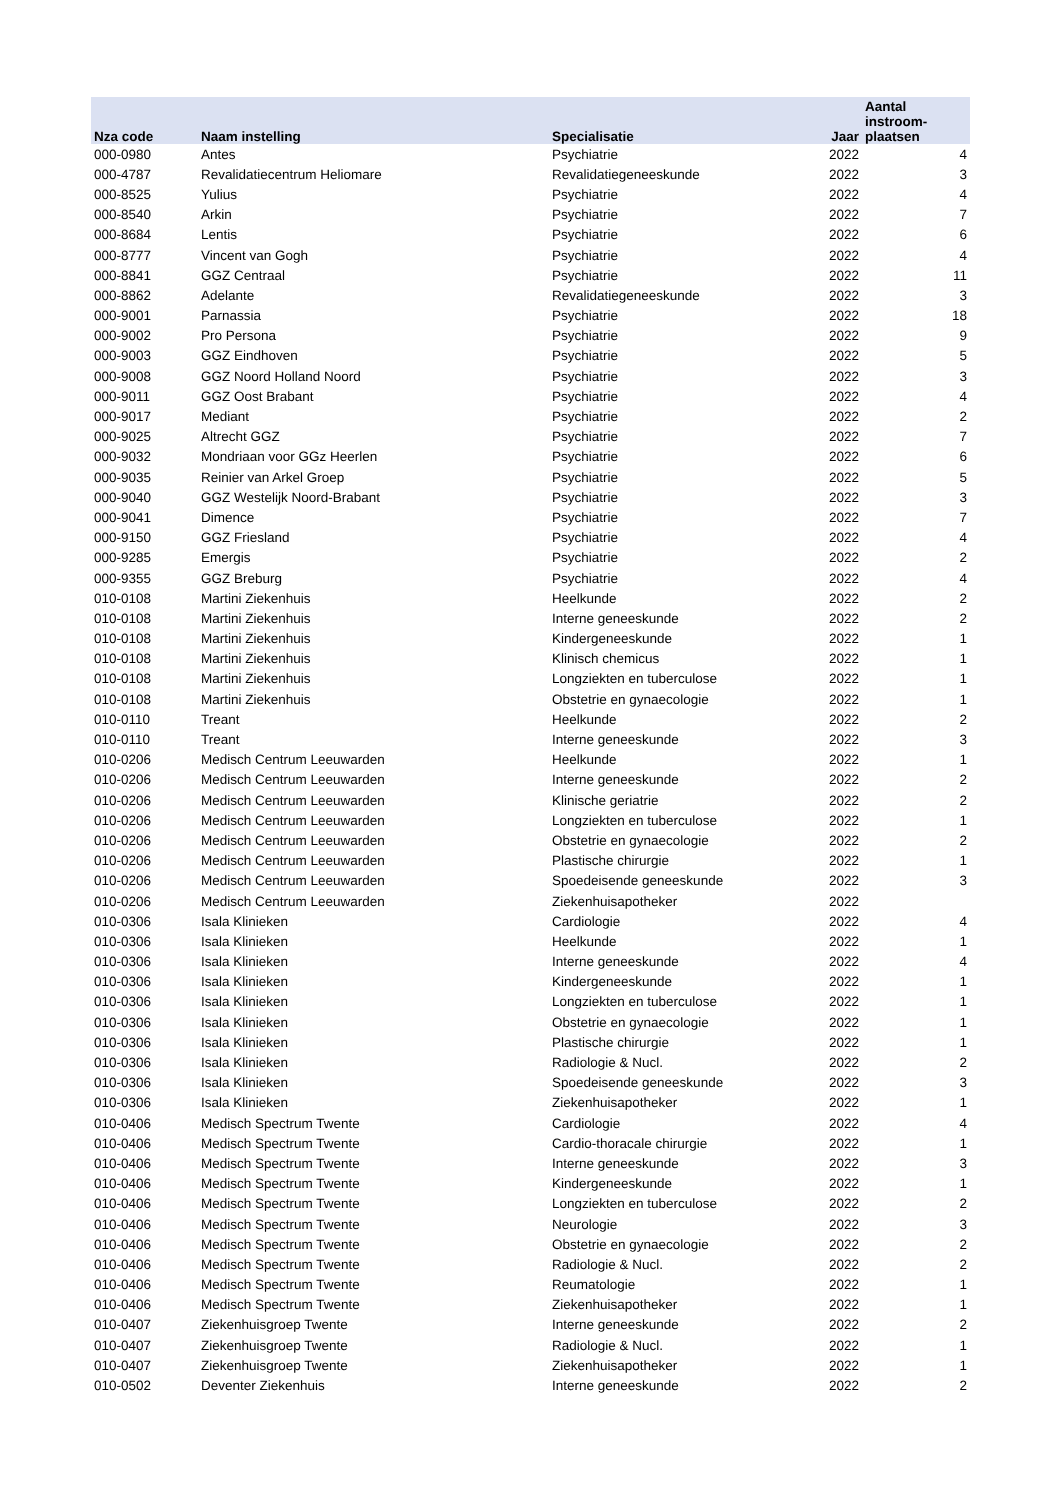| Nza code | Naam instelling | Specialisatie | Jaar | Aantal instroom- plaatsen |
| --- | --- | --- | --- | --- |
| 000-0980 | Antes | Psychiatrie | 2022 | 4 |
| 000-4787 | Revalidatiecentrum Heliomare | Revalidatiegeneeskunde | 2022 | 3 |
| 000-8525 | Yulius | Psychiatrie | 2022 | 4 |
| 000-8540 | Arkin | Psychiatrie | 2022 | 7 |
| 000-8684 | Lentis | Psychiatrie | 2022 | 6 |
| 000-8777 | Vincent van Gogh | Psychiatrie | 2022 | 4 |
| 000-8841 | GGZ Centraal | Psychiatrie | 2022 | 11 |
| 000-8862 | Adelante | Revalidatiegeneeskunde | 2022 | 3 |
| 000-9001 | Parnassia | Psychiatrie | 2022 | 18 |
| 000-9002 | Pro Persona | Psychiatrie | 2022 | 9 |
| 000-9003 | GGZ Eindhoven | Psychiatrie | 2022 | 5 |
| 000-9008 | GGZ Noord Holland Noord | Psychiatrie | 2022 | 3 |
| 000-9011 | GGZ Oost Brabant | Psychiatrie | 2022 | 4 |
| 000-9017 | Mediant | Psychiatrie | 2022 | 2 |
| 000-9025 | Altrecht GGZ | Psychiatrie | 2022 | 7 |
| 000-9032 | Mondriaan voor GGz Heerlen | Psychiatrie | 2022 | 6 |
| 000-9035 | Reinier van Arkel Groep | Psychiatrie | 2022 | 5 |
| 000-9040 | GGZ Westelijk Noord-Brabant | Psychiatrie | 2022 | 3 |
| 000-9041 | Dimence | Psychiatrie | 2022 | 7 |
| 000-9150 | GGZ Friesland | Psychiatrie | 2022 | 4 |
| 000-9285 | Emergis | Psychiatrie | 2022 | 2 |
| 000-9355 | GGZ Breburg | Psychiatrie | 2022 | 4 |
| 010-0108 | Martini Ziekenhuis | Heelkunde | 2022 | 2 |
| 010-0108 | Martini Ziekenhuis | Interne geneeskunde | 2022 | 2 |
| 010-0108 | Martini Ziekenhuis | Kindergeneeskunde | 2022 | 1 |
| 010-0108 | Martini Ziekenhuis | Klinisch chemicus | 2022 | 1 |
| 010-0108 | Martini Ziekenhuis | Longziekten en tuberculose | 2022 | 1 |
| 010-0108 | Martini Ziekenhuis | Obstetrie en gynaecologie | 2022 | 1 |
| 010-0110 | Treant | Heelkunde | 2022 | 2 |
| 010-0110 | Treant | Interne geneeskunde | 2022 | 3 |
| 010-0206 | Medisch Centrum Leeuwarden | Heelkunde | 2022 | 1 |
| 010-0206 | Medisch Centrum Leeuwarden | Interne geneeskunde | 2022 | 2 |
| 010-0206 | Medisch Centrum Leeuwarden | Klinische geriatrie | 2022 | 2 |
| 010-0206 | Medisch Centrum Leeuwarden | Longziekten en tuberculose | 2022 | 1 |
| 010-0206 | Medisch Centrum Leeuwarden | Obstetrie en gynaecologie | 2022 | 2 |
| 010-0206 | Medisch Centrum Leeuwarden | Plastische chirurgie | 2022 | 1 |
| 010-0206 | Medisch Centrum Leeuwarden | Spoedeisende geneeskunde | 2022 | 3 |
| 010-0206 | Medisch Centrum Leeuwarden | Ziekenhuisapotheker | 2022 | |
| 010-0306 | Isala Klinieken | Cardiologie | 2022 | 4 |
| 010-0306 | Isala Klinieken | Heelkunde | 2022 | 1 |
| 010-0306 | Isala Klinieken | Interne geneeskunde | 2022 | 4 |
| 010-0306 | Isala Klinieken | Kindergeneeskunde | 2022 | 1 |
| 010-0306 | Isala Klinieken | Longziekten en tuberculose | 2022 | 1 |
| 010-0306 | Isala Klinieken | Obstetrie en gynaecologie | 2022 | 1 |
| 010-0306 | Isala Klinieken | Plastische chirurgie | 2022 | 1 |
| 010-0306 | Isala Klinieken | Radiologie & Nucl. | 2022 | 2 |
| 010-0306 | Isala Klinieken | Spoedeisende geneeskunde | 2022 | 3 |
| 010-0306 | Isala Klinieken | Ziekenhuisapotheker | 2022 | 1 |
| 010-0406 | Medisch Spectrum Twente | Cardiologie | 2022 | 4 |
| 010-0406 | Medisch Spectrum Twente | Cardio-thoracale chirurgie | 2022 | 1 |
| 010-0406 | Medisch Spectrum Twente | Interne geneeskunde | 2022 | 3 |
| 010-0406 | Medisch Spectrum Twente | Kindergeneeskunde | 2022 | 1 |
| 010-0406 | Medisch Spectrum Twente | Longziekten en tuberculose | 2022 | 2 |
| 010-0406 | Medisch Spectrum Twente | Neurologie | 2022 | 3 |
| 010-0406 | Medisch Spectrum Twente | Obstetrie en gynaecologie | 2022 | 2 |
| 010-0406 | Medisch Spectrum Twente | Radiologie & Nucl. | 2022 | 2 |
| 010-0406 | Medisch Spectrum Twente | Reumatologie | 2022 | 1 |
| 010-0406 | Medisch Spectrum Twente | Ziekenhuisapotheker | 2022 | 1 |
| 010-0407 | Ziekenhuisgroep Twente | Interne geneeskunde | 2022 | 2 |
| 010-0407 | Ziekenhuisgroep Twente | Radiologie & Nucl. | 2022 | 1 |
| 010-0407 | Ziekenhuisgroep Twente | Ziekenhuisapotheker | 2022 | 1 |
| 010-0502 | Deventer Ziekenhuis | Interne geneeskunde | 2022 | 2 |